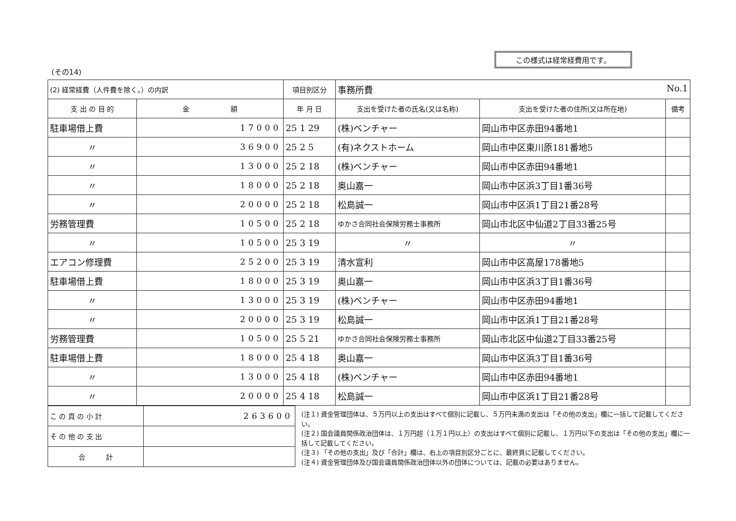この様式は経常経費用です。
(その14)
| (2) 経常経費（人件費を除く。）の内訳 | | 項目別区分 | 事務所費 No.1 | | |
| 支 出 の 目 的 | 金 額 | 年 月 日 | 支出を受けた者の氏名(又は名称) | 支出を受けた者の住所(又は所在地) | 備考 |
| 駐車場借上費 | 17000 | 25 1 29 | (株)ベンチャー | 岡山市中区赤田94番地1 | |
| 〃 | 36900 | 25 2 5 | (有)ネクストホーム | 岡山市中区東川原181番地5 | |
| 〃 | 13000 | 25 2 18 | (株)ベンチャー | 岡山市中区赤田94番地1 | |
| 〃 | 18000 | 25 2 18 | 奥山嘉一 | 岡山市中区浜3丁目1番36号 | |
| 〃 | 20000 | 25 2 18 | 松島誠一 | 岡山市中区浜1丁目21番28号 | |
| 労務管理費 | 10500 | 25 2 18 | ゆかさ合同社会保険労務士事務所 | 岡山市北区中仙道2丁目33番25号 | |
| 〃 | 10500 | 25 3 19 | 〃 | 〃 | |
| エアコン修理費 | 25200 | 25 3 19 | 清水宣利 | 岡山市中区高屋178番地5 | |
| 駐車場借上費 | 18000 | 25 3 19 | 奥山嘉一 | 岡山市中区浜3丁目1番36号 | |
| 〃 | 13000 | 25 3 19 | (株)ベンチャー | 岡山市中区赤田94番地1 | |
| 〃 | 20000 | 25 3 19 | 松島誠一 | 岡山市中区浜1丁目21番28号 | |
| 労務管理費 | 10500 | 25 5 21 | ゆかさ合同社会保険労務士事務所 | 岡山市北区中仙道2丁目33番25号 | |
| 駐車場借上費 | 18000 | 25 4 18 | 奥山嘉一 | 岡山市中区浜3丁目1番36号 | |
| 〃 | 13000 | 25 4 18 | (株)ベンチャー | 岡山市中区赤田94番地1 | |
| 〃 | 20000 | 25 4 18 | 松島誠一 | 岡山市中区浜1丁目21番28号 | |
| こ の 頁 の 小 計 | 263600 |
| そ の 他 の 支 出 | |
| 合 計 | |
(注１) 資金管理団体は、５万円以上の支出はすべて個別に記載し、５万円未満の支出は「その他の支出」欄に一括して記載してください。
(注２) 国会議員関係政治団体は、１万円超（１万１円以上）の支出はすべて個別に記載し、１万円以下の支出は「その他の支出」欄に一括して記載してください。
(注３) 「その他の支出」及び「合計」欄は、右上の項目別区分ごとに、最終頁に記載してください。
(注４) 資金管理団体及び国会議員関係政治団体以外の団体については、記載の必要はありません。